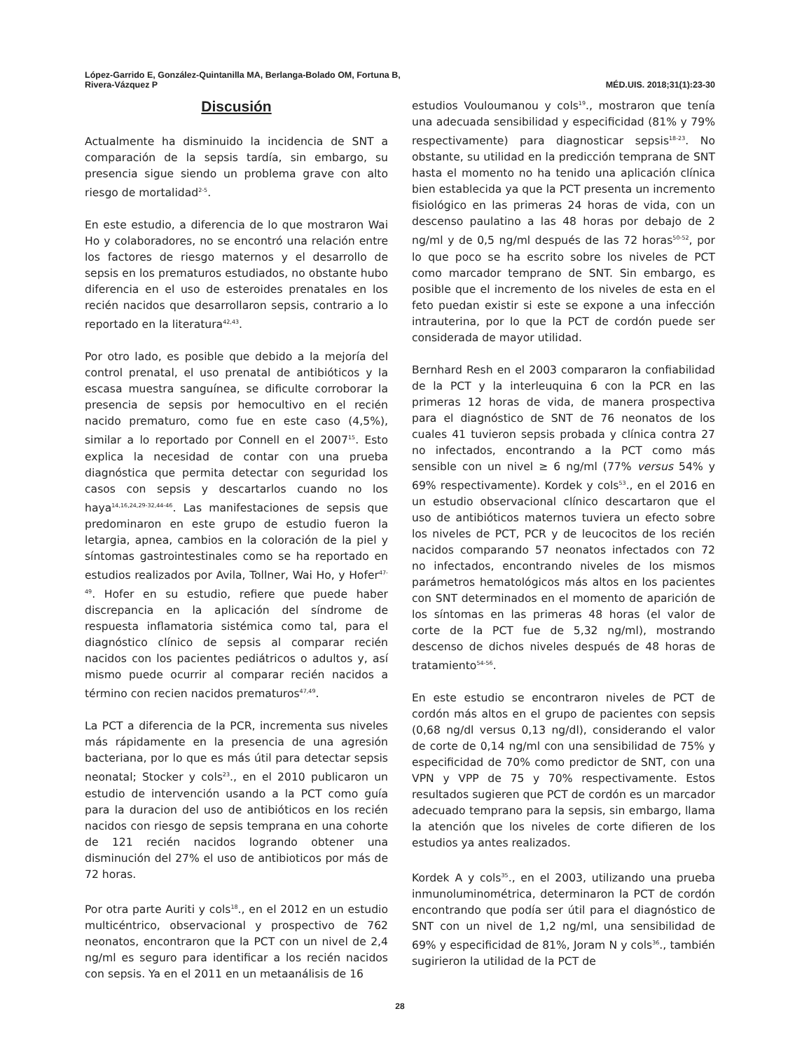López-Garrido E, González-Quintanilla MA, Berlanga-Bolado OM, Fortuna B,
Rivera-Vázquez P
MÉD.UIS. 2018;31(1):23-30
Discusión
Actualmente ha disminuido la incidencia de SNT a comparación de la sepsis tardía, sin embargo, su presencia sigue siendo un problema grave con alto riesgo de mortalidad<sup>2-5</sup>.
En este estudio, a diferencia de lo que mostraron Wai Ho y colaboradores, no se encontró una relación entre los factores de riesgo maternos y el desarrollo de sepsis en los prematuros estudiados, no obstante hubo diferencia en el uso de esteroides prenatales en los recién nacidos que desarrollaron sepsis, contrario a lo reportado en la literatura<sup>42,43</sup>.
Por otro lado, es posible que debido a la mejoría del control prenatal, el uso prenatal de antibióticos y la escasa muestra sanguínea, se dificulte corroborar la presencia de sepsis por hemocultivo en el recién nacido prematuro, como fue en este caso (4,5%), similar a lo reportado por Connell en el 2007<sup>15</sup>. Esto explica la necesidad de contar con una prueba diagnóstica que permita detectar con seguridad los casos con sepsis y descartarlos cuando no los haya<sup>14,16,24,29-32,44-46</sup>. Las manifestaciones de sepsis que predominaron en este grupo de estudio fueron la letargia, apnea, cambios en la coloración de la piel y síntomas gastrointestinales como se ha reportado en estudios realizados por Avila, Tollner, Wai Ho, y Hofer<sup>47-49</sup>. Hofer en su estudio, refiere que puede haber discrepancia en la aplicación del síndrome de respuesta inflamatoria sistémica como tal, para el diagnóstico clínico de sepsis al comparar recién nacidos con los pacientes pediátricos o adultos y, así mismo puede ocurrir al comparar recién nacidos a término con recien nacidos prematuros<sup>47,49</sup>.
La PCT a diferencia de la PCR, incrementa sus niveles más rápidamente en la presencia de una agresión bacteriana, por lo que es más útil para detectar sepsis neonatal; Stocker y cols<sup>23</sup>., en el 2010 publicaron un estudio de intervención usando a la PCT como guía para la duracion del uso de antibióticos en los recién nacidos con riesgo de sepsis temprana en una cohorte de 121 recién nacidos logrando obtener una disminución del 27% el uso de antibioticos por más de 72 horas.
Por otra parte Auriti y cols<sup>18</sup>., en el 2012 en un estudio multicéntrico, observacional y prospectivo de 762 neonatos, encontraron que la PCT con un nivel de 2,4 ng/ml es seguro para identificar a los recién nacidos con sepsis. Ya en el 2011 en un metaanálisis de 16
estudios Vouloumanou y cols<sup>19</sup>., mostraron que tenía una adecuada sensibilidad y especificidad (81% y 79% respectivamente) para diagnosticar sepsis<sup>18-23</sup>. No obstante, su utilidad en la predicción temprana de SNT hasta el momento no ha tenido una aplicación clínica bien establecida ya que la PCT presenta un incremento fisiológico en las primeras 24 horas de vida, con un descenso paulatino a las 48 horas por debajo de 2 ng/ml y de 0,5 ng/ml después de las 72 horas<sup>50-52</sup>, por lo que poco se ha escrito sobre los niveles de PCT como marcador temprano de SNT. Sin embargo, es posible que el incremento de los niveles de esta en el feto puedan existir si este se expone a una infección intrauterina, por lo que la PCT de cordón puede ser considerada de mayor utilidad.
Bernhard Resh en el 2003 compararon la confiabilidad de la PCT y la interleuquina 6 con la PCR en las primeras 12 horas de vida, de manera prospectiva para el diagnóstico de SNT de 76 neonatos de los cuales 41 tuvieron sepsis probada y clínica contra 27 no infectados, encontrando a la PCT como más sensible con un nivel ≥ 6 ng/ml (77% versus 54% y 69% respectivamente). Kordek y cols<sup>53</sup>., en el 2016 en un estudio observacional clínico descartaron que el uso de antibióticos maternos tuviera un efecto sobre los niveles de PCT, PCR y de leucocitos de los recién nacidos comparando 57 neonatos infectados con 72 no infectados, encontrando niveles de los mismos parámetros hematológicos más altos en los pacientes con SNT determinados en el momento de aparición de los síntomas en las primeras 48 horas (el valor de corte de la PCT fue de 5,32 ng/ml), mostrando descenso de dichos niveles después de 48 horas de tratamiento<sup>54-56</sup>.
En este estudio se encontraron niveles de PCT de cordón más altos en el grupo de pacientes con sepsis (0,68 ng/dl versus 0,13 ng/dl), considerando el valor de corte de 0,14 ng/ml con una sensibilidad de 75% y especificidad de 70% como predictor de SNT, con una VPN y VPP de 75 y 70% respectivamente. Estos resultados sugieren que PCT de cordón es un marcador adecuado temprano para la sepsis, sin embargo, llama la atención que los niveles de corte difieren de los estudios ya antes realizados.
Kordek A y cols<sup>35</sup>., en el 2003, utilizando una prueba inmunoluminométrica, determinaron la PCT de cordón encontrando que podía ser útil para el diagnóstico de SNT con un nivel de 1,2 ng/ml, una sensibilidad de 69% y especificidad de 81%, Joram N y cols<sup>36</sup>., también sugirieron la utilidad de la PCT de
28